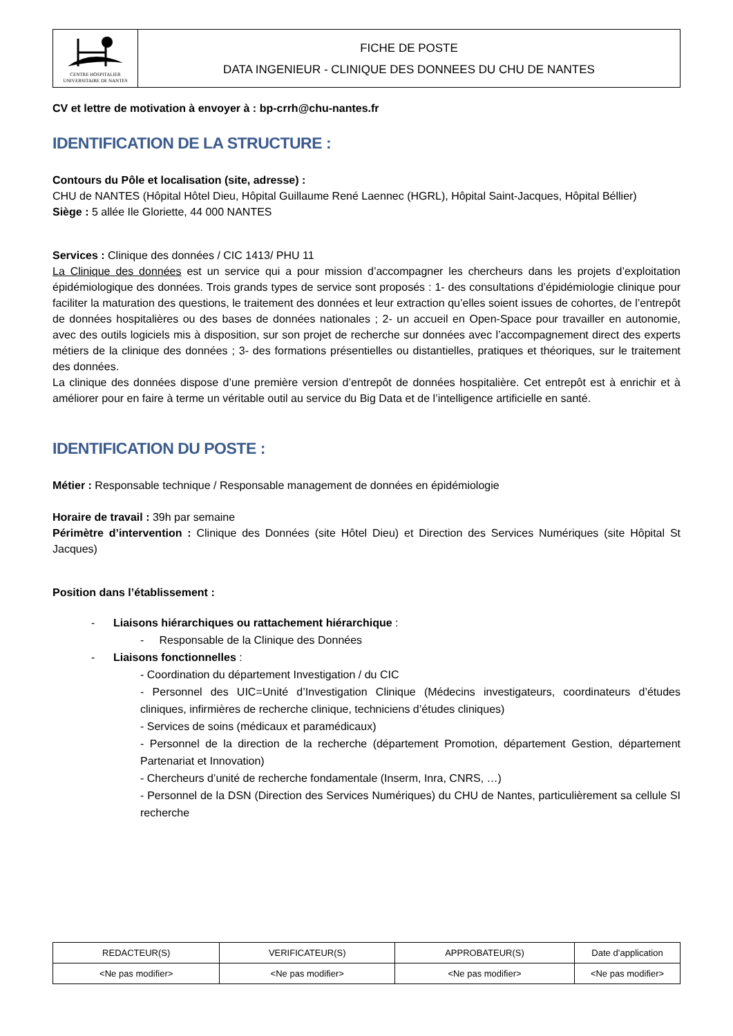| CENTRE HOSPITALIER UNIVERSITAIRE DE NANTES | FICHE DE POSTE DATA INGENIEUR - CLINIQUE DES DONNEES DU CHU DE NANTES |
CV et lettre de motivation à envoyer à : bp-crrh@chu-nantes.fr
IDENTIFICATION DE LA STRUCTURE :
Contours du Pôle et localisation (site, adresse) :
CHU de NANTES (Hôpital Hôtel Dieu, Hôpital Guillaume René Laennec (HGRL), Hôpital Saint-Jacques, Hôpital Béllier)
Siège : 5 allée Ile Gloriette, 44 000 NANTES
Services : Clinique des données / CIC 1413/ PHU 11
La Clinique des données est un service qui a pour mission d’accompagner les chercheurs dans les projets d’exploitation épidémiologique des données. Trois grands types de service sont proposés : 1- des consultations d’épidémiologie clinique pour faciliter la maturation des questions, le traitement des données et leur extraction qu’elles soient issues de cohortes, de l’entrepôt de données hospitalières ou des bases de données nationales ; 2- un accueil en Open-Space pour travailler en autonomie, avec des outils logiciels mis à disposition, sur son projet de recherche sur données avec l’accompagnement direct des experts métiers de la clinique des données ; 3- des formations présentielles ou distantielles, pratiques et théoriques, sur le traitement des données.
La clinique des données dispose d’une première version d’entrepôt de données hospitalière. Cet entrepôt est à enrichir et à améliorer pour en faire à terme un véritable outil au service du Big Data et de l’intelligence artificielle en santé.
IDENTIFICATION DU POSTE :
Métier : Responsable technique / Responsable management de données en épidémiologie
Horaire de travail : 39h par semaine
Périmètre d’intervention : Clinique des Données (site Hôtel Dieu) et Direction des Services Numériques (site Hôpital St Jacques)
Position dans l’établissement :
- Liaisons hiérarchiques ou rattachement hiérarchique :
- Responsable de la Clinique des Données
- Liaisons fonctionnelles :
- Coordination du département Investigation / du CIC
- Personnel des UIC=Unité d’Investigation Clinique (Médecins investigateurs, coordinateurs d’études cliniques, infirmières de recherche clinique, techniciens d’études cliniques)
- Services de soins (médicaux et paramédicaux)
- Personnel de la direction de la recherche (département Promotion, département Gestion, département Partenariat et Innovation)
- Chercheurs d’unité de recherche fondamentale (Inserm, Inra, CNRS, …)
- Personnel de la DSN (Direction des Services Numériques) du CHU de Nantes, particulièrement sa cellule SI recherche
| REDACTEUR(S) | VERIFICATEUR(S) | APPROBATEUR(S) | Date d’application |
| <Ne pas modifier> | <Ne pas modifier> | <Ne pas modifier> | <Ne pas modifier> |